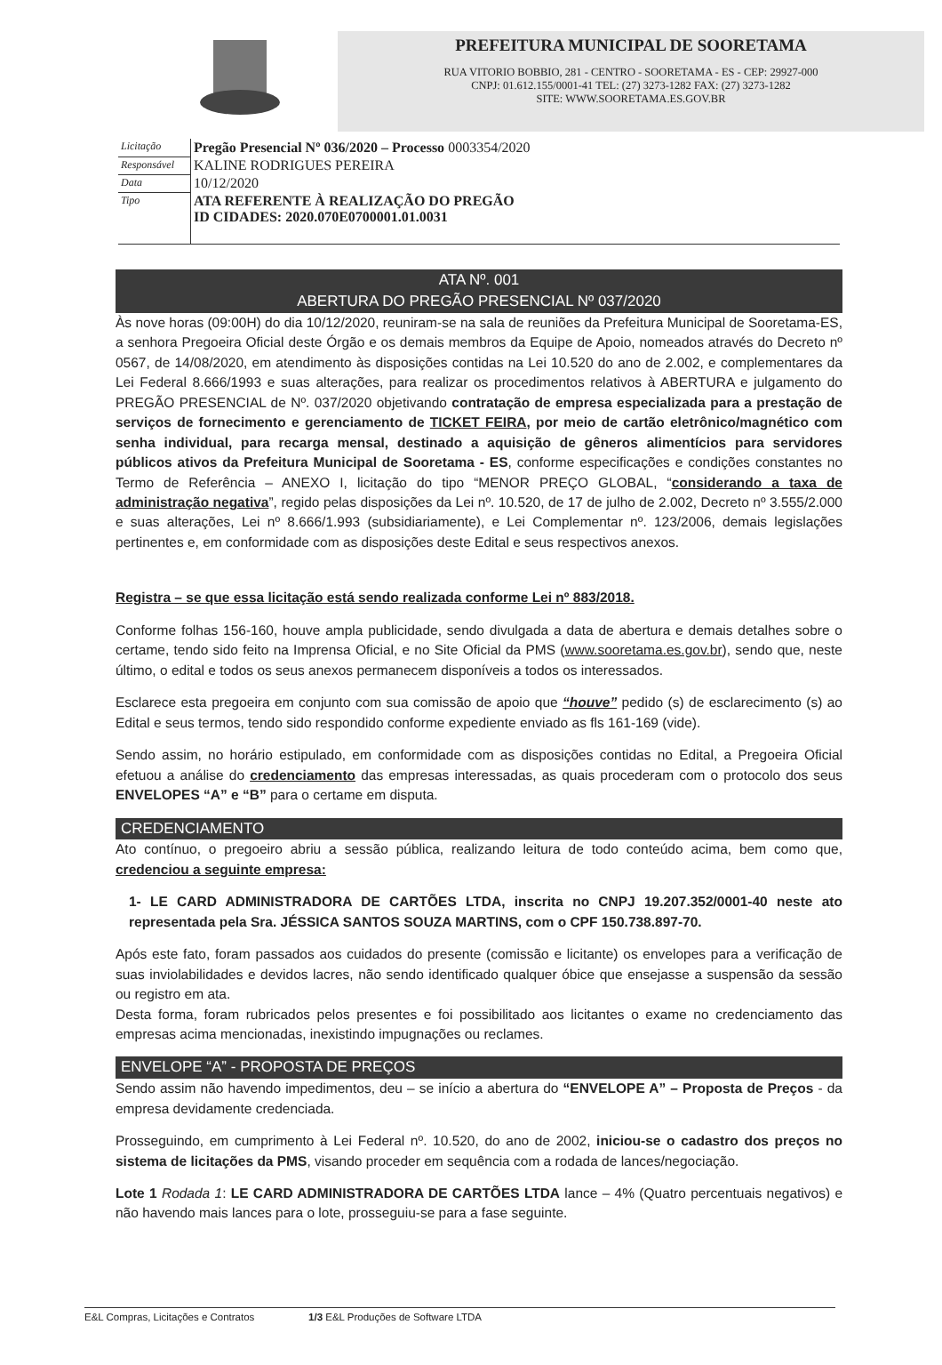PREFEITURA MUNICIPAL DE SOORETAMA
RUA VITORIO BOBBIO, 281 - CENTRO - SOORETAMA - ES - CEP: 29927-000
CNPJ: 01.612.155/0001-41 TEL: (27) 3273-1282 FAX: (27) 3273-1282
SITE: WWW.SOORETAMA.ES.GOV.BR
| Licitação | Pregão Presencial Nº 036/2020 – Processo 0003354/2020 |
| Responsável | KALINE RODRIGUES PEREIRA |
| Data | 10/12/2020 |
| Tipo | ATA REFERENTE À REALIZAÇÃO DO PREGÃO ID CIDADES: 2020.070E0700001.01.0031 |
ATA Nº. 001
ABERTURA DO PREGÃO PRESENCIAL Nº 037/2020
Às nove horas (09:00H) do dia 10/12/2020, reuniram-se na sala de reuniões da Prefeitura Municipal de Sooretama-ES, a senhora Pregoeira Oficial deste Órgão e os demais membros da Equipe de Apoio, nomeados através do Decreto nº 0567, de 14/08/2020, em atendimento às disposições contidas na Lei 10.520 do ano de 2.002, e complementares da Lei Federal 8.666/1993 e suas alterações, para realizar os procedimentos relativos à ABERTURA e julgamento do PREGÃO PRESENCIAL de Nº. 037/2020 objetivando contratação de empresa especializada para a prestação de serviços de fornecimento e gerenciamento de TICKET FEIRA, por meio de cartão eletrônico/magnético com senha individual, para recarga mensal, destinado a aquisição de gêneros alimentícios para servidores públicos ativos da Prefeitura Municipal de Sooretama - ES, conforme especificações e condições constantes no Termo de Referência – ANEXO I, licitação do tipo “MENOR PREÇO GLOBAL, “considerando a taxa de administração negativa”, regido pelas disposições da Lei nº. 10.520, de 17 de julho de 2.002, Decreto nº 3.555/2.000 e suas alterações, Lei nº 8.666/1.993 (subsidiariamente), e Lei Complementar nº. 123/2006, demais legislações pertinentes e, em conformidade com as disposições deste Edital e seus respectivos anexos.
Registra – se que essa licitação está sendo realizada conforme Lei nº 883/2018.
Conforme folhas 156-160, houve ampla publicidade, sendo divulgada a data de abertura e demais detalhes sobre o certame, tendo sido feito na Imprensa Oficial, e no Site Oficial da PMS (www.sooretama.es.gov.br), sendo que, neste último, o edital e todos os seus anexos permanecem disponíveis a todos os interessados.
Esclarece esta pregoeira em conjunto com sua comissão de apoio que “houve” pedido (s) de esclarecimento (s) ao Edital e seus termos, tendo sido respondido conforme expediente enviado as fls 161-169 (vide).
Sendo assim, no horário estipulado, em conformidade com as disposições contidas no Edital, a Pregoeira Oficial efetuou a análise do credenciamento das empresas interessadas, as quais procederam com o protocolo dos seus ENVELOPES “A” e “B” para o certame em disputa.
CREDENCIAMENTO
Ato contínuo, o pregoeiro abriu a sessão pública, realizando leitura de todo conteúdo acima, bem como que, credenciou a seguinte empresa:
1- LE CARD ADMINISTRADORA DE CARTÕES LTDA, inscrita no CNPJ 19.207.352/0001-40 neste ato representada pela Sra. JÉSSICA SANTOS SOUZA MARTINS, com o CPF 150.738.897-70.
Após este fato, foram passados aos cuidados do presente (comissão e licitante) os envelopes para a verificação de suas inviolabilidades e devidos lacres, não sendo identificado qualquer óbice que ensejasse a suspensão da sessão ou registro em ata.
Desta forma, foram rubricados pelos presentes e foi possibilitado aos licitantes o exame no credenciamento das empresas acima mencionadas, inexistindo impugnações ou reclames.
ENVELOPE “A” - PROPOSTA DE PREÇOS
Sendo assim não havendo impedimentos, deu – se início a abertura do “ENVELOPE A” – Proposta de Preços - da empresa devidamente credenciada.
Prosseguindo, em cumprimento à Lei Federal nº. 10.520, do ano de 2002, iniciou-se o cadastro dos preços no sistema de licitações da PMS, visando proceder em sequência com a rodada de lances/negociação.
Lote 1 Rodada 1: LE CARD ADMINISTRADORA DE CARTÕES LTDA lance – 4% (Quatro percentuais negativos) e não havendo mais lances para o lote, prosseguiu-se para a fase seguinte.
E&L Compras, Licitações e Contratos 1/3 E&L Produções de Software LTDA